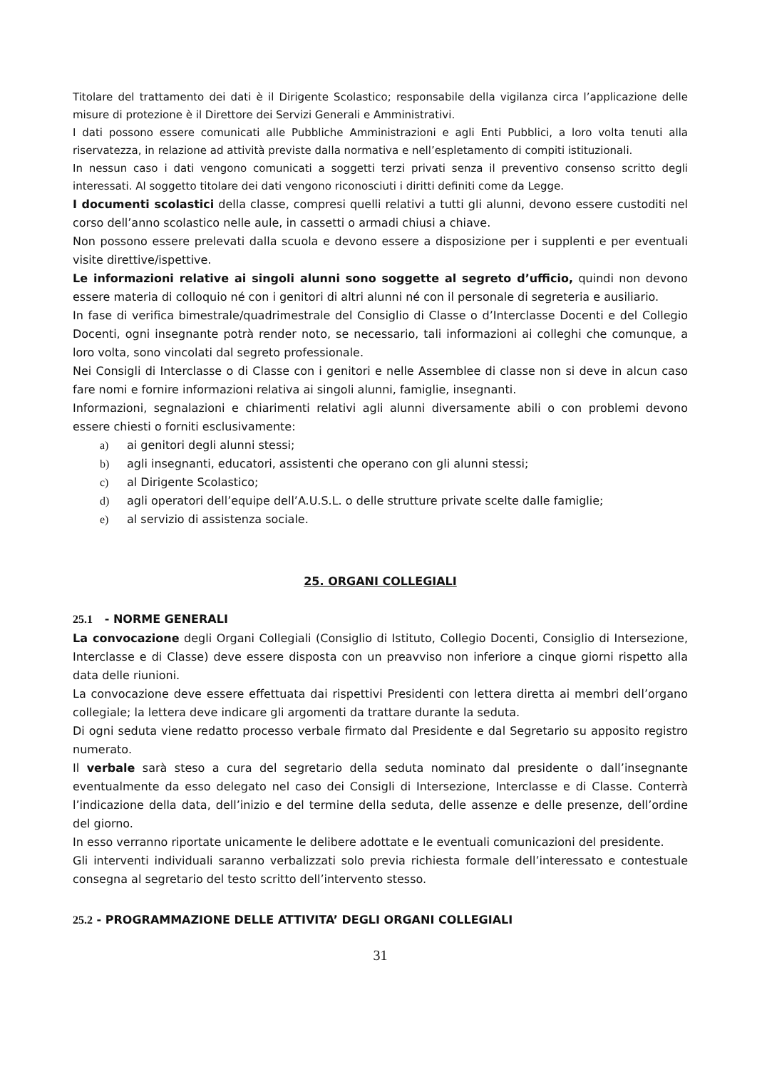Titolare del trattamento dei dati è il Dirigente Scolastico; responsabile della vigilanza circa l’applicazione delle misure di protezione è il Direttore dei Servizi Generali e Amministrativi.
I dati possono essere comunicati alle Pubbliche Amministrazioni e agli Enti Pubblici, a loro volta tenuti alla riservatezza, in relazione ad attività previste dalla normativa e nell’espletamento di compiti istituzionali.
In nessun caso i dati vengono comunicati a soggetti terzi privati senza il preventivo consenso scritto degli interessati. Al soggetto titolare dei dati vengono riconosciuti i diritti definiti come da Legge.
I documenti scolastici della classe, compresi quelli relativi a tutti gli alunni, devono essere custoditi nel corso dell’anno scolastico nelle aule, in cassetti o armadi chiusi a chiave.
Non possono essere prelevati dalla scuola e devono essere a disposizione per i supplenti e per eventuali visite direttive/ispettive.
Le informazioni relative ai singoli alunni sono soggette al segreto d’ufficio, quindi non devono essere materia di colloquio né con i genitori di altri alunni né con il personale di segreteria e ausiliario.
In fase di verifica bimestrale/quadrimestrale del Consiglio di Classe o d’Interclasse Docenti e del Collegio Docenti, ogni insegnante potrà render noto, se necessario, tali informazioni ai colleghi che comunque, a loro volta, sono vincolati dal segreto professionale.
Nei Consigli di Interclasse o di Classe con i genitori e nelle Assemblee di classe non si deve in alcun caso fare nomi e fornire informazioni relativa ai singoli alunni, famiglie, insegnanti.
Informazioni, segnalazioni e chiarimenti relativi agli alunni diversamente abili o con problemi devono essere chiesti o forniti esclusivamente:
a) ai genitori degli alunni stessi;
b) agli insegnanti, educatori, assistenti che operano con gli alunni stessi;
c) al Dirigente Scolastico;
d) agli operatori dell’equipe dell’A.U.S.L. o delle strutture private scelte dalle famiglie;
e) al servizio di assistenza sociale.
25. ORGANI COLLEGIALI
25.1 - NORME GENERALI
La convocazione degli Organi Collegiali (Consiglio di Istituto, Collegio Docenti, Consiglio di Intersezione, Interclasse e di Classe) deve essere disposta con un preavviso non inferiore a cinque giorni rispetto alla data delle riunioni.
La convocazione deve essere effettuata dai rispettivi Presidenti con lettera diretta ai membri dell’organo collegiale; la lettera deve indicare gli argomenti da trattare durante la seduta.
Di ogni seduta viene redatto processo verbale firmato dal Presidente e dal Segretario su apposito registro numerato.
Il verbale sarà steso a cura del segretario della seduta nominato dal presidente o dall’insegnante eventualmente da esso delegato nel caso dei Consigli di Intersezione, Interclasse e di Classe. Conterrà l’indicazione della data, dell’inizio e del termine della seduta, delle assenze e delle presenze, dell’ordine del giorno.
In esso verranno riportate unicamente le delibere adottate e le eventuali comunicazioni del presidente.
Gli interventi individuali saranno verbalizzati solo previa richiesta formale dell’interessato e contestuale consegna al segretario del testo scritto dell’intervento stesso.
25.2 - PROGRAMMAZIONE DELLE ATTIVITA’ DEGLI ORGANI COLLEGIALI
31